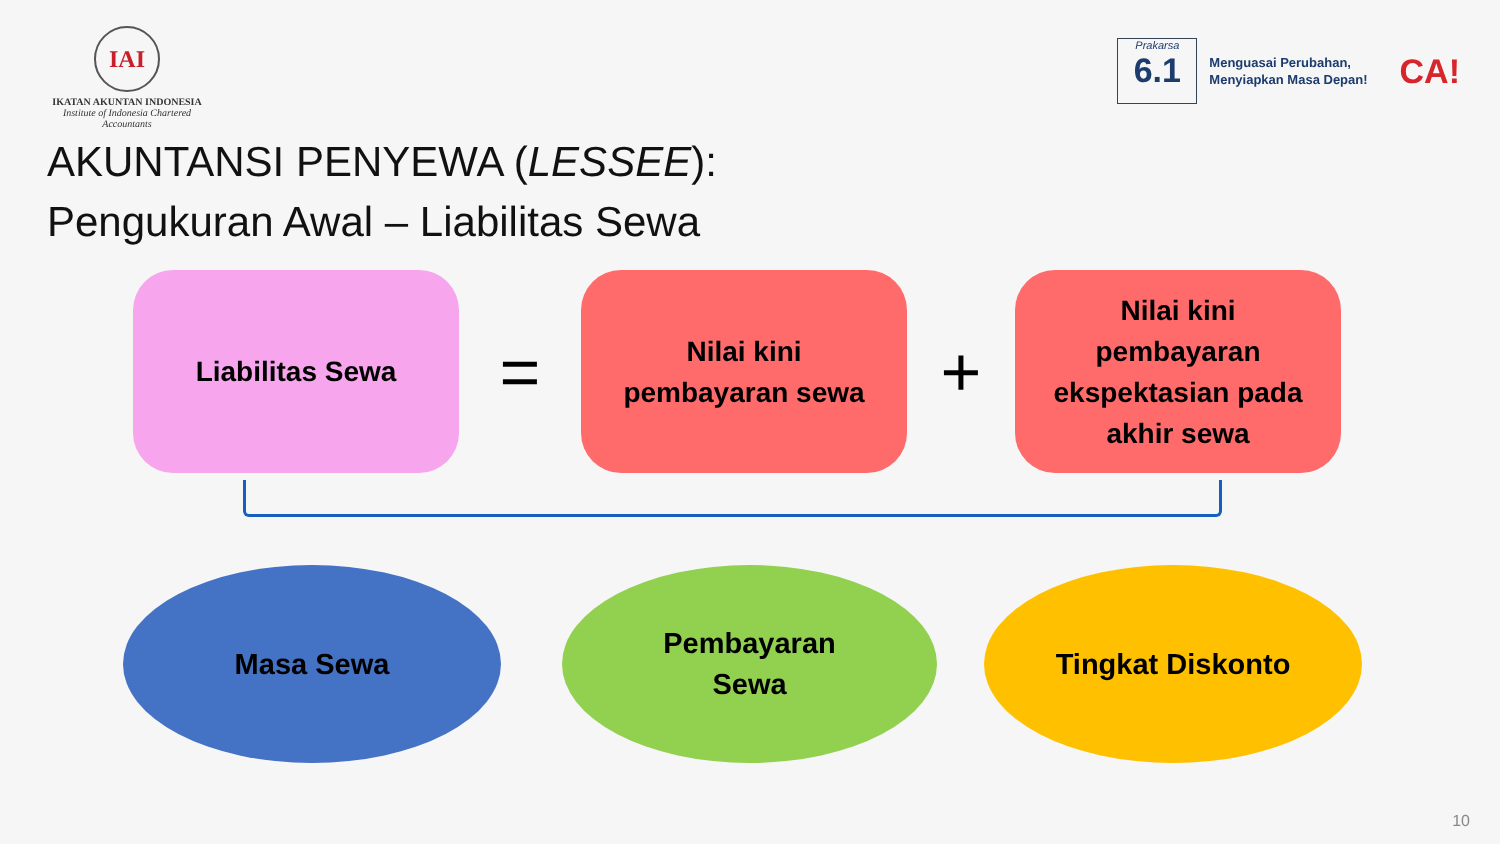IAI
IKATAN AKUNTAN INDONESIA
Institute of Indonesia Chartered Accountants
Prakarsa
6.1
Menguasai Perubahan,
Menyiapkan Masa Depan!
CA!
AKUNTANSI PENYEWA (LESSEE):
Pengukuran Awal – Liabilitas Sewa
Liabilitas Sewa
=
Nilai kini
pembayaran sewa
+
Nilai kini
pembayaran
ekspektasian pada
akhir sewa
Masa Sewa
Pembayaran
Sewa
Tingkat Diskonto
10